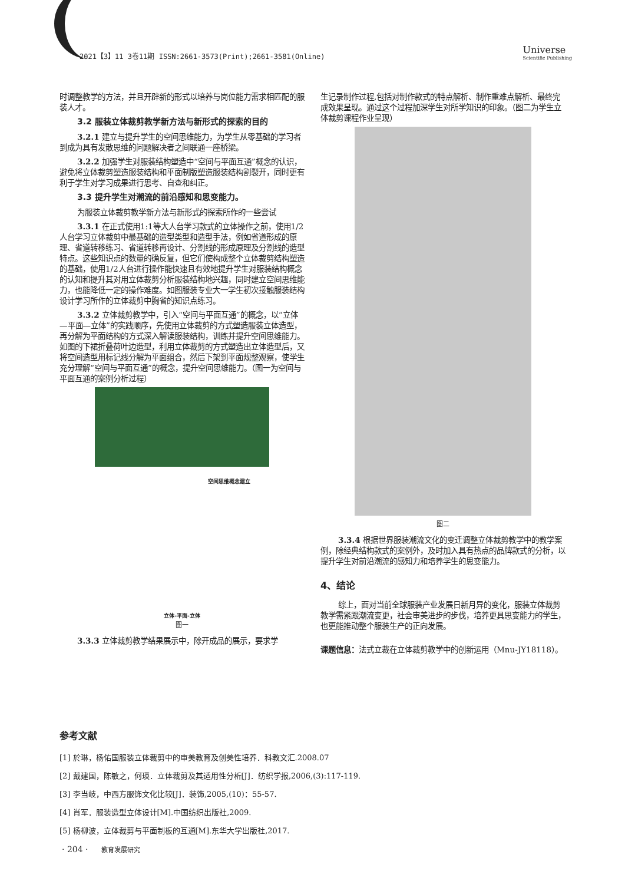2021【3】11 3卷11期 ISSN:2661-3573(Print);2661-3581(Online)
Universe
Scientific Publishing
时调整教学的方法，并且开辟新的形式以培养与岗位能力需求相匹配的服装人才。
3.2 服装立体裁剪教学新方法与新形式的探索的目的
3.2.1 建立与提升学生的空间思维能力，为学生从零基础的学习者到成为具有发散思维的问题解决者之间联通一座桥梁。
3.2.2 加强学生对服装结构塑造中“空间与平面互通”概念的认识，避免将立体裁剪塑造服装结构和平面制版塑造服装结构割裂开，同时更有利于学生对学习成果进行思考、自查和纠正。
3.3 提升学生对潮流的前沿感知和思变能力。
为服装立体裁剪教学新方法与新形式的探索所作的一些尝试
3.3.1 在正式使用1:1等大人台学习款式的立体操作之前，使用1/2人台学习立体裁剪中最基础的造型类型和造型手法，例如省道形成的原理、省道转移练习、省道转移再设计、分割线的形成原理及分割线的造型特点。这些知识点的数量的确反复，但它们使构成整个立体裁剪结构塑造的基础，使用1/2人台进行操作能快速且有效地提升学生对服装结构概念的认知和提升其对用立体裁剪分析服装结构地兴趣，同时建立空间思维能力，也能降低一定的操作难度。如图服装专业大一学生初次接触服装结构设计学习所作的立体裁剪中胸省的知识点练习。
3.3.2 立体裁剪教学中，引入“空间与平面互通”的概念，以“立体—平面—立体”的实践顺序，先使用立体裁剪的方式塑造服装立体造型，再分解为平面结构的方式深入解读服装结构，训练并提升空间思维能力。如图的下裙折叠荷叶边造型，利用立体裁剪的方式塑造出立体造型后，又将空间造型用标记线分解为平面组合，然后下架到平面规整观察，使学生充分理解“空间与平面互通”的概念，提升空间思维能力。（图一为空间与平面互通的案例分析过程）
空间思维概念建立
立体-平面-立体
图一
3.3.3 立体裁剪教学结果展示中，除开成品的展示，要求学
生记录制作过程,包括对制作款式的特点解析、制作重难点解析、最终完成效果呈现。通过这个过程加深学生对所学知识的印象。（图二为学生立体裁剪课程作业呈现）
图二
3.3.4 根据世界服装潮流文化的变迁调整立体裁剪教学中的教学案例，除经典结构款式的案例外，及时加入具有热点的品牌款式的分析，以提升学生对前沿潮流的感知力和培养学生的思变能力。
4、结论
综上，面对当前全球服装产业发展日新月异的变化，服装立体裁剪教学需紧跟潮流变更，社会审美进步的步伐，培养更具思变能力的学生，也更能推动整个服装生产的正向发展。
课题信息：法式立裁在立体裁剪教学中的创新运用（Mnu-JY18118）。
参考文献
[1] 於琳，杨佑国服装立体裁剪中的审美教育及创美性培养．科教文汇.2008.07
[2] 戴建国，陈敏之，何瑛．立体裁剪及其适用性分析[J]．纺织学报,2006,(3):117-119.
[3] 李当岐，中西方服饰文化比较[J]．装饰,2005,(10)：55-57.
[4] 肖军．服装造型立体设计[M].中国纺织出版社,2009.
[5] 杨柳波，立体裁剪与平面制板的互通[M].东华大学出版社,2017.
· 204 · 教育发展研究